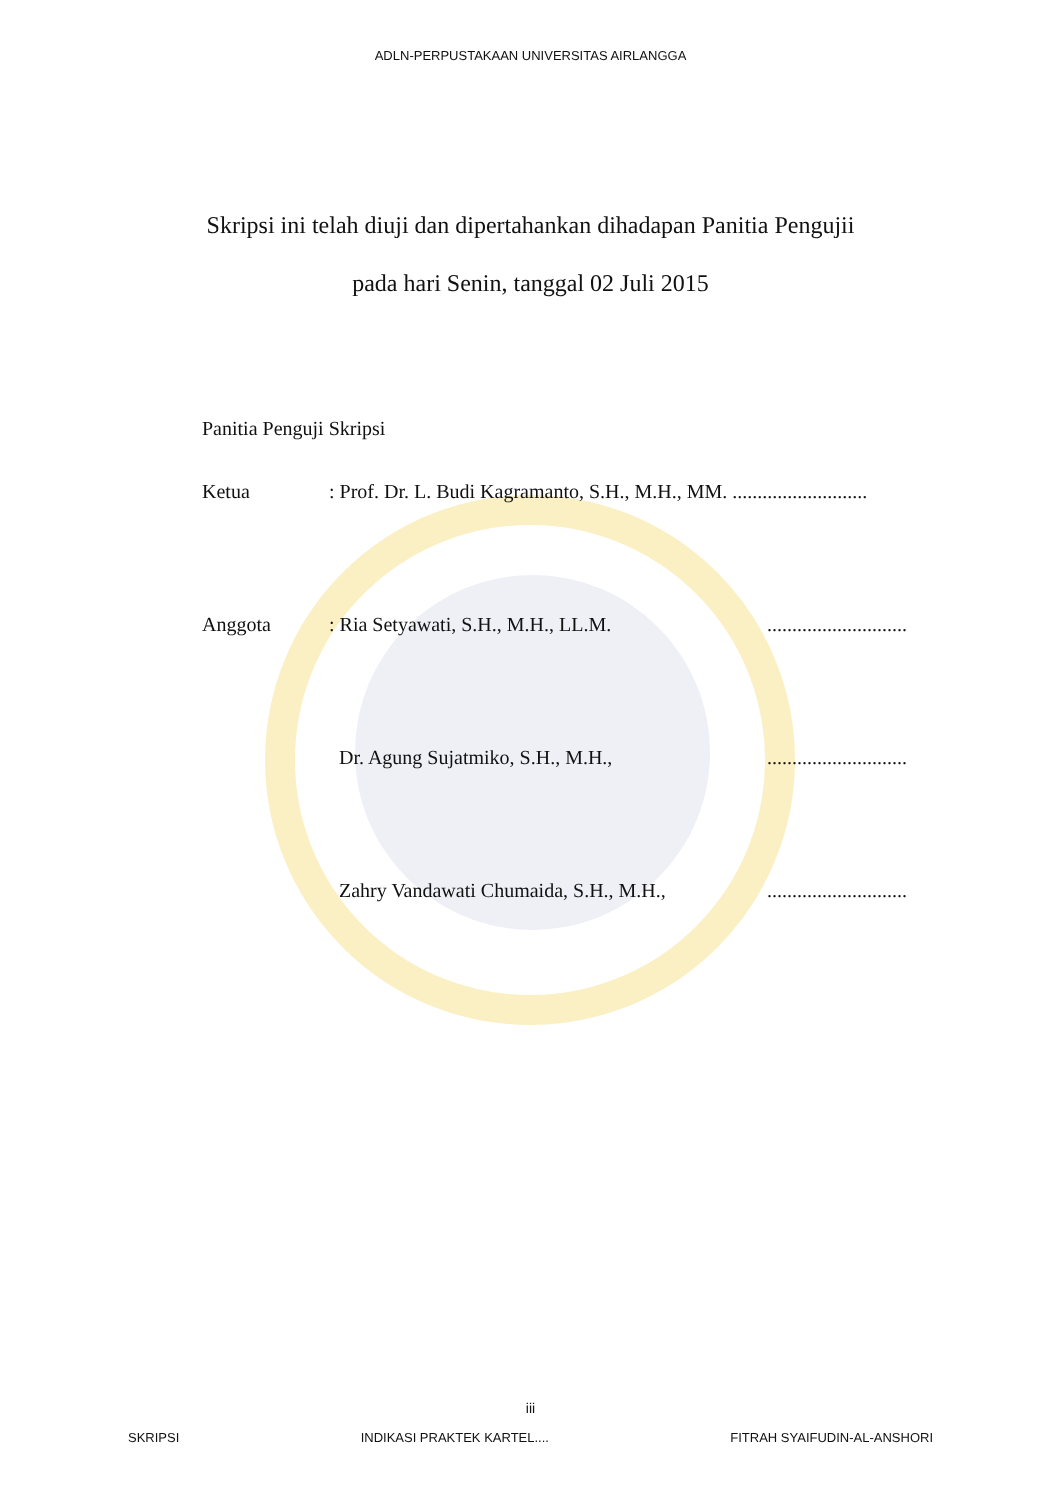ADLN-PERPUSTAKAAN UNIVERSITAS AIRLANGGA
Skripsi ini telah diuji dan dipertahankan dihadapan Panitia Pengujii
pada hari Senin, tanggal 02 Juli 2015
Panitia Penguji Skripsi
Ketua: Prof. Dr. L. Budi Kagramanto, S.H., M.H., MM. ...........................
Anggota: Ria Setyawati, S.H., M.H., LL.M.............................
Dr. Agung Sujatmiko, S.H., M.H.,............................
Zahry Vandawati Chumaida, S.H., M.H.,............................
iii
SKRIPSI INDIKASI PRAKTEK KARTEL.... FITRAH SYAIFUDIN-AL-ANSHORI